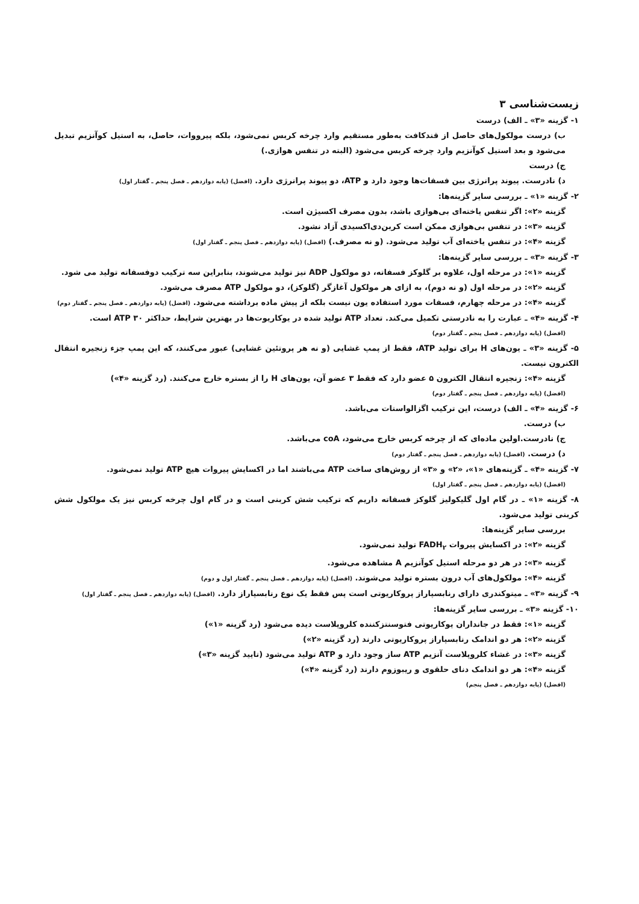زیست‌شناسی ۳
۱- گزینه «۳» ـ الف) درست
ب) درست مولکول‌های حاصل از قندکافت به‌طور مستقیم وارد چرخه کربس نمی‌شود، بلکه پیرووات، حاصل، به استیل کوآنزیم تبدیل می‌شود و بعد استیل کوآنزیم وارد چرخه کربس می‌شود (البته در تنفس هوازی.)
ج) درست
د) نادرست. پیوند پرانرژی بین فسفات‌ها وجود دارد و ATP، دو پیوند پرانرژی دارد. (افضل) (پایه دوازدهم ـ فصل پنجم ـ گفتار اول)
۲- گزینه «۱» ـ بررسی سایر گزینه‌ها:
گزینه «۲»: اگر تنفس یاخته‌ای بی‌هوازی باشد، بدون مصرف اکسیژن است.
گزینه «۳»: در تنفس بی‌هوازی ممکن است کربن‌دی‌اکسیدی آزاد نشود.
گزینه «۴»: در تنفس یاخته‌ای آب تولید می‌شود. (و نه مصرف.) (افضل) (پایه دوازدهم ـ فصل پنجم ـ گفتار اول)
۳- گزینه «۳» ـ بررسی سایر گزینه‌ها:
گزینه «۱»: در مرحله اول، علاوه بر گلوکز فسفاته، دو مولکول ADP نیز تولید می‌شوند، بنابراین سه ترکیب دوفسفاته تولید می شود.
گزینه «۲»: در مرحله اول (و نه دوم)، به ازای هر مولکول آغازگر (گلوکز)، دو مولکول ATP مصرف می‌شود.
گزینه «۴»: در مرحله چهارم، فسفات مورد استفاده یون نیست بلکه از پیش ماده برداشته می‌شود. (افضل) (پایه دوازدهم ـ فصل پنجم ـ گفتار دوم)
۴- گزینه «۴» ـ عبارت را به نادرستی تکمیل می‌کند. تعداد ATP تولید شده در یوکاریوت‌ها در بهترین شرایط، حداکثر ۳۰ ATP است.
(افضل) (پایه دوازدهم ـ فصل پنجم ـ گفتار دوم)
۵- گزینه «۳» ـ یون‌های H برای تولید ATP، فقط از پمپ غشایی (و نه هر پروتئین غشایی) عبور می‌کنند، که این پمپ جزء زنجیره انتقال الکترون نیست.
گزینه «۴»: زنجیره انتقال الکترون ۵ عضو دارد که فقط ۳ عضو آن، یون‌های H را از بستره خارج می‌کنند. (رد گزینه «۴»)
(افضل) (پایه دوازدهم ـ فصل پنجم ـ گفتار دوم)
۶- گزینه «۴» ـ الف) درست، این ترکیب اگزالواستات می‌باشد.
ب) درست.
ج) نادرست.اولین ماده‌ای که از چرخه کربس خارج می‌شود، coA می‌باشد.
د) درست. (افضل) (پایه دوازدهم ـ فصل پنجم ـ گفتار دوم)
۷- گزینه «۴» ـ گزینه‌های «۱»، «۲» و «۳» از روش‌های ساخت ATP می‌باشند اما در اکسایش پیروات هیچ ATP تولید نمی‌شود.
(افضل) (پایه دوازدهم ـ فصل پنجم ـ گفتار اول)
۸- گزینه «۱» ـ در گام اول گلیکولیز گلوکز فسفاته داریم که ترکیب شش کربنی است و در گام اول چرخه کربس نیز یک مولکول شش کربنی تولید می‌شود.
بررسی سایر گزینه‌ها:
گزینه «۲»: در اکسایش پیروات FADH<sub>۲</sub> تولید نمی‌شود.
گزینه «۳»: در هر دو مرحله استیل کوآنزیم A مشاهده می‌شود.
گزینه «۴»: مولکول‌های آب درون بستره تولید می‌شوند. (افضل) (پایه دوازدهم ـ فصل پنجم ـ گفتار اول و دوم)
۹- گزینه «۳» ـ میتوکندری دارای رنابسپاراز پروکاریوتی است پس فقط یک نوع رنابسپاراز دارد. (افضل) (پایه دوازدهم ـ فصل پنجم ـ گفتار اول)
۱۰- گزینه «۳» ـ بررسی سایر گزینه‌ها:
گزینه «۱»: فقط در جانداران یوکاریوتی فتوسنتزکننده کلروپلاست دیده می‌شود (رد گزینه «۱»)
گزینه «۲»: هر دو اندامک رنابسپاراز پروکاریوتی دارند (رد گزینه «۲»)
گزینه «۳»: در غشاء کلروپلاست آنزیم ATP ساز وجود دارد و ATP تولید می‌شود (تایید گزینه «۳»)
گزینه «۴»: هر دو اندامک دنای حلقوی و ریبوزوم دارند (رد گزینه «۴»)
(افضل) (پایه دوازدهم ـ فصل پنجم)